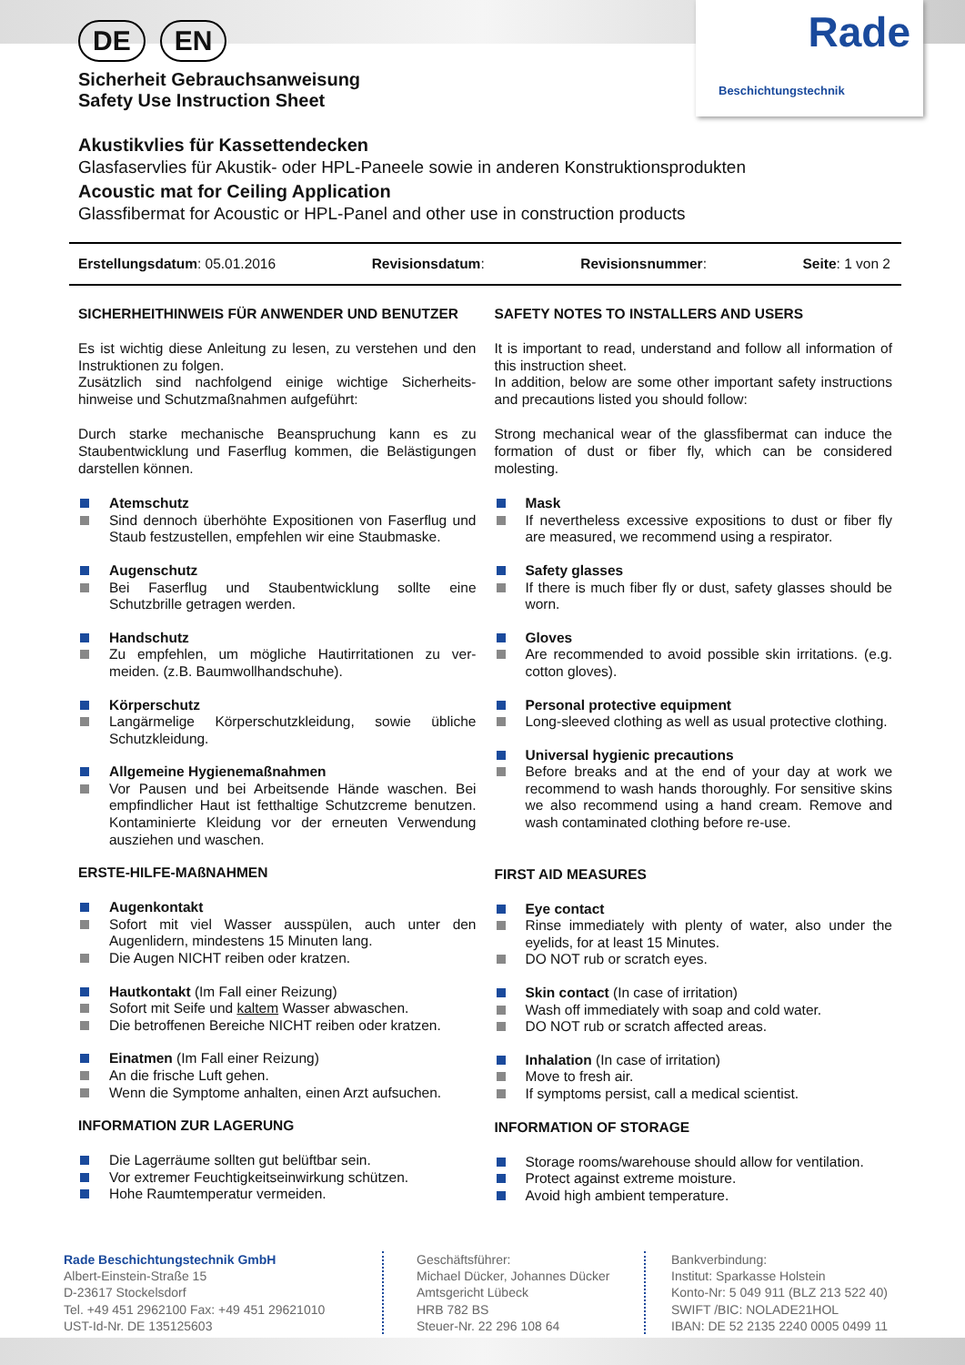Rade
Beschichtungstechnik
DE EN
Sicherheit Gebrauchsanweisung
Safety Use Instruction Sheet
Akustikvlies für Kassettendecken
Glasfaservlies für Akustik- oder HPL-Paneele sowie in anderen Konstruktionsprodukten
Acoustic mat for Ceiling Application
Glassfibermat for Acoustic or HPL-Panel and other use in construction products
Erstellungsdatum: 05.01.2016 Revisionsdatum: Revisionsnummer: Seite: 1 von 2
SICHERHEITHINWEIS FÜR ANWENDER UND BENUTZER
Es ist wichtig diese Anleitung zu lesen, zu verstehen und den Instruktionen zu folgen.
Zusätzlich sind nachfolgend einige wichtige Sicherheits-hinweise und Schutzmaßnahmen aufgeführt:
Durch starke mechanische Beanspruchung kann es zu Staubentwicklung und Faserflug kommen, die Belästigungen darstellen können.
Atemschutz
Sind dennoch überhöhte Expositionen von Faserflug und Staub festzustellen, empfehlen wir eine Staubmaske.
Augenschutz
Bei Faserflug und Staubentwicklung sollte eine Schutzbrille getragen werden.
Handschutz
Zu empfehlen, um mögliche Hautirritationen zu ver-meiden. (z.B. Baumwollhandschuhe).
Körperschutz
Langärmelige Körperschutzkleidung, sowie übliche Schutzkleidung.
Allgemeine Hygienemaßnahmen
Vor Pausen und bei Arbeitsende Hände waschen. Bei empfindlicher Haut ist fetthaltige Schutzcreme benutzen. Kontaminierte Kleidung vor der erneuten Verwendung ausziehen und waschen.
ERSTE-HILFE-MAßNAHMEN
Augenkontakt
Sofort mit viel Wasser ausspülen, auch unter den Augenlidern, mindestens 15 Minuten lang.
Die Augen NICHT reiben oder kratzen.
Hautkontakt (Im Fall einer Reizung)
Sofort mit Seife und kaltem Wasser abwaschen.
Die betroffenen Bereiche NICHT reiben oder kratzen.
Einatmen (Im Fall einer Reizung)
An die frische Luft gehen.
Wenn die Symptome anhalten, einen Arzt aufsuchen.
INFORMATION ZUR LAGERUNG
Die Lagerräume sollten gut belüftbar sein.
Vor extremer Feuchtigkeitseinwirkung schützen.
Hohe Raumtemperatur vermeiden.
SAFETY NOTES TO INSTALLERS AND USERS
It is important to read, understand and follow all information of this instruction sheet.
In addition, below are some other important safety instructions and precautions listed you should follow:
Strong mechanical wear of the glassfibermat can induce the formation of dust or fiber fly, which can be considered molesting.
Mask
If nevertheless excessive expositions to dust or fiber fly are measured, we recommend using a respirator.
Safety glasses
If there is much fiber fly or dust, safety glasses should be worn.
Gloves
Are recommended to avoid possible skin irritations. (e.g. cotton gloves).
Personal protective equipment
Long-sleeved clothing as well as usual protective clothing.
Universal hygienic precautions
Before breaks and at the end of your day at work we recommend to wash hands thoroughly. For sensitive skins we also recommend using a hand cream. Remove and wash contaminated clothing before re-use.
FIRST AID MEASURES
Eye contact
Rinse immediately with plenty of water, also under the eyelids, for at least 15 Minutes.
DO NOT rub or scratch eyes.
Skin contact (In case of irritation)
Wash off immediately with soap and cold water.
DO NOT rub or scratch affected areas.
Inhalation (In case of irritation)
Move to fresh air.
If symptoms persist, call a medical scientist.
INFORMATION OF STORAGE
Storage rooms/warehouse should allow for ventilation.
Protect against extreme moisture.
Avoid high ambient temperature.
Rade Beschichtungstechnik GmbH
Albert-Einstein-Straße 15
D-23617 Stockelsdorf
Tel. +49 451 2962100 Fax: +49 451 29621010
UST-Id-Nr. DE 135125603
Geschäftsführer:
Michael Dücker, Johannes Dücker
Amtsgericht Lübeck
HRB 782 BS
Steuer-Nr. 22 296 108 64
Bankverbindung:
Institut: Sparkasse Holstein
Konto-Nr: 5 049 911 (BLZ 213 522 40)
SWIFT /BIC: NOLADE21HOL
IBAN: DE 52 2135 2240 0005 0499 11